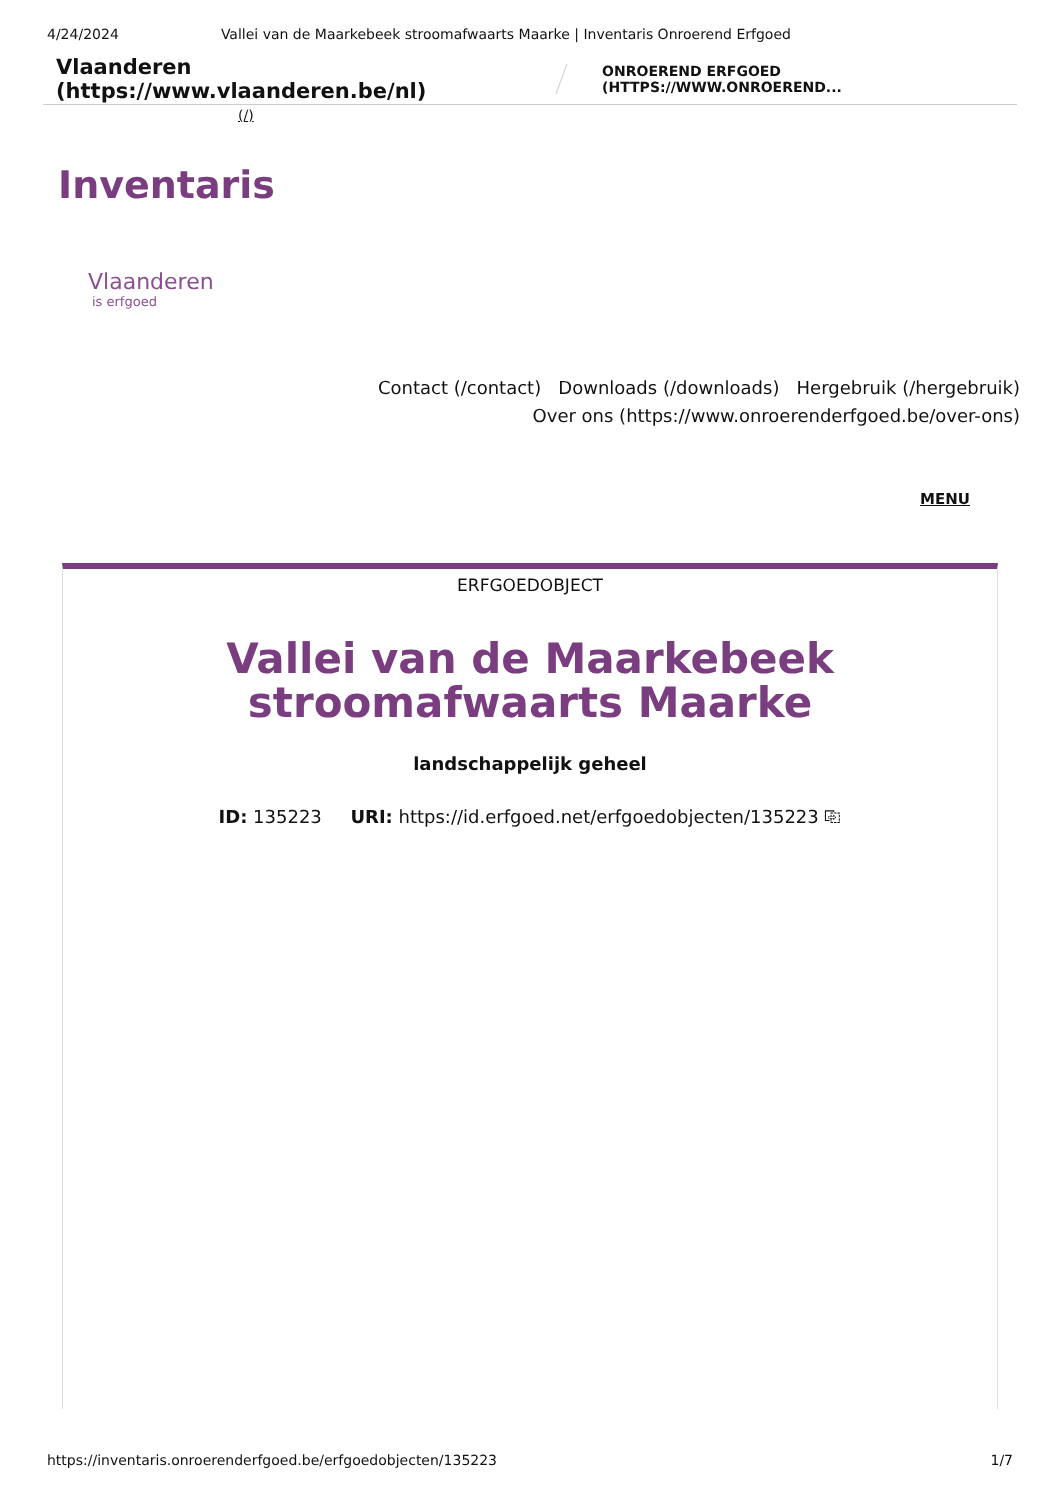4/24/2024 Vallei van de Maarkebeek stroomafwaarts Maarke | Inventaris Onroerend Erfgoed
Vlaanderen (https://www.vlaanderen.be/nl) ONROEREND ERFGOED (HTTPS://WWW.ONROEREND...
(/)
Inventaris
Vlaanderen
is erfgoed
Contact (/contact) Downloads (/downloads) Hergebruik (/hergebruik)
Over ons (https://www.onroerenderfgoed.be/over-ons)
MENU
ERFGOEDOBJECT
Vallei van de Maarkebeek stroomafwaarts Maarke
landschappelijk geheel
ID: 135223 URI: https://id.erfgoed.net/erfgoedobjecten/135223 ⎘
https://inventaris.onroerenderfgoed.be/erfgoedobjecten/135223 1/7